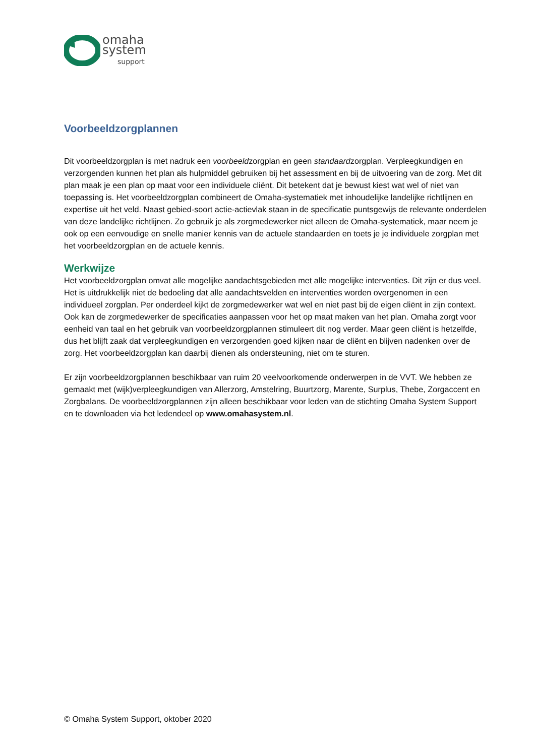omaha
system
support
Voorbeeldzorgplannen
Dit voorbeeldzorgplan is met nadruk een voorbeeldzorgplan en geen standaardzorgplan. Verpleegkundigen en verzorgenden kunnen het plan als hulpmiddel gebruiken bij het assessment en bij de uitvoering van de zorg. Met dit plan maak je een plan op maat voor een individuele cliënt. Dit betekent dat je bewust kiest wat wel of niet van toepassing is. Het voorbeeldzorgplan combineert de Omaha-systematiek met inhoudelijke landelijke richtlijnen en expertise uit het veld. Naast gebied-soort actie-actievlak staan in de specificatie puntsgewijs de relevante onderdelen van deze landelijke richtlijnen. Zo gebruik je als zorgmedewerker niet alleen de Omaha-systematiek, maar neem je ook op een eenvoudige en snelle manier kennis van de actuele standaarden en toets je je individuele zorgplan met het voorbeeldzorgplan en de actuele kennis.
Werkwijze
Het voorbeeldzorgplan omvat alle mogelijke aandachtsgebieden met alle mogelijke interventies. Dit zijn er dus veel. Het is uitdrukkelijk niet de bedoeling dat alle aandachtsvelden en interventies worden overgenomen in een individueel zorgplan. Per onderdeel kijkt de zorgmedewerker wat wel en niet past bij de eigen cliënt in zijn context. Ook kan de zorgmedewerker de specificaties aanpassen voor het op maat maken van het plan. Omaha zorgt voor eenheid van taal en het gebruik van voorbeeldzorgplannen stimuleert dit nog verder. Maar geen cliënt is hetzelfde, dus het blijft zaak dat verpleegkundigen en verzorgenden goed kijken naar de cliënt en blijven nadenken over de zorg. Het voorbeeldzorgplan kan daarbij dienen als ondersteuning, niet om te sturen.
Er zijn voorbeeldzorgplannen beschikbaar van ruim 20 veelvoorkomende onderwerpen in de VVT. We hebben ze gemaakt met (wijk)verpleegkundigen van Allerzorg, Amstelring, Buurtzorg, Marente, Surplus, Thebe, Zorgaccent en Zorgbalans. De voorbeeldzorgplannen zijn alleen beschikbaar voor leden van de stichting Omaha System Support en te downloaden via het ledendeel op www.omahasystem.nl.
© Omaha System Support, oktober 2020